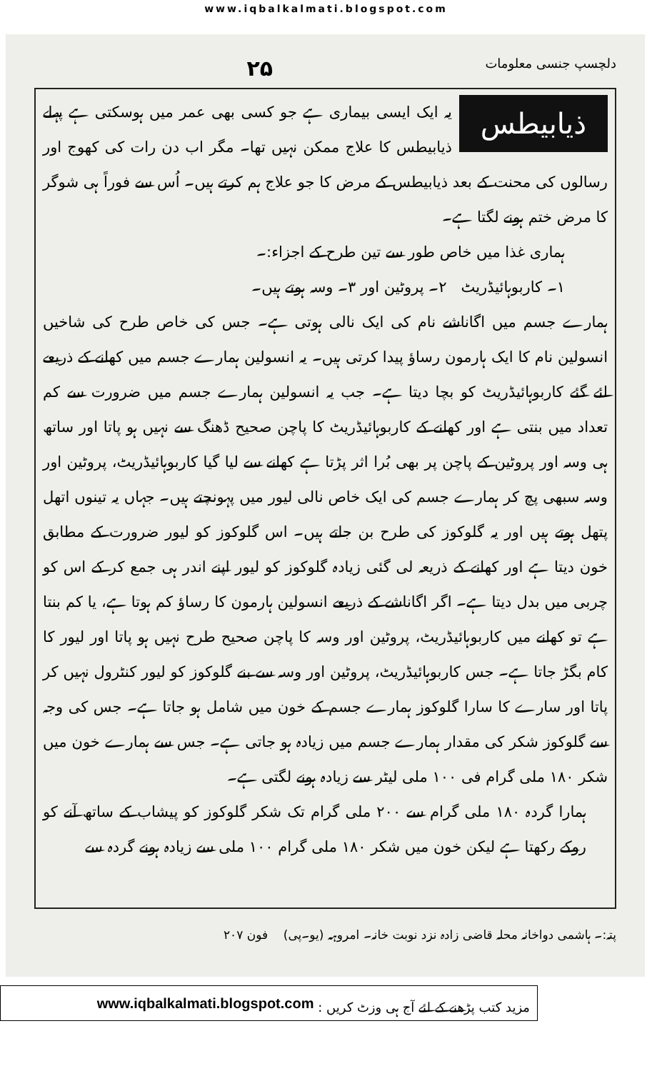www.iqbalkalmati.blogspot.com
دلچسپ جنسی معلومات ۲۵
ذیابیطس
یہ ایک ایسی بیماری ہے جو کسی بھی عمر میں ہوسکتی ہے پہلے ذیابیطس کا علاج ممکن نہیں تھا۔ مگر اب دن رات کی کھوج اور رسالوں کی محنت کے بعد ذیابیطس کے مرض کا جو علاج ہم کرتے ہیں۔ اُس سے فوراً ہی شوگر کا مرض ختم ہونے لگتا ہے۔
ہماری غذا میں خاص طور سے تین طرح کے اجزاء:۔
۱۔ کاربوہائیڈریٹ ۲۔ پروٹین اور ۳۔ وسہ ہوتے ہیں۔
ہمارے جسم میں اگاناشے نام کی ایک نالی ہوتی ہے۔ جس کی خاص طرح کی شاخیں انسولین نام کا ایک ہارمون رساؤ پیدا کرتی ہیں۔ یہ انسولین ہمارے جسم میں کھانے کے ذریعے لئے گئے کاربوہائیڈریٹ کو بچا دیتا ہے۔ جب یہ انسولین ہمارے جسم میں ضرورت سے کم تعداد میں بنتی ہے اور کھانے کے کاربوہائیڈریٹ کا پاچن صحیح ڈھنگ سے نہیں ہو پاتا اور ساتھ ہی وسہ اور پروٹین کے پاچن پر بھی بُرا اثر پڑتا ہے کھانے سے لیا گیا کاربوہائیڈریٹ، پروٹین اور وسہ سبھی پچ کر ہمارے جسم کی ایک خاص نالی لیور میں پہونچتے ہیں۔ جہاں یہ تینوں اتھل پتھل ہوتے ہیں اور یہ گلوکوز کی طرح بن جاتے ہیں۔ اس گلوکوز کو لیور ضرورت کے مطابق خون دیتا ہے اور کھانے کے ذریعہ لی گئی زیادہ گلوکوز کو لیور اپنے اندر ہی جمع کر کے اس کو چربی میں بدل دیتا ہے۔ اگر اگاناشے کے ذریعے انسولین ہارمون کا رساؤ کم ہوتا ہے، یا کم بنتا ہے تو کھانے میں کاربوہائیڈریٹ، پروٹین اور وسہ کا پاچن صحیح طرح نہیں ہو پاتا اور لیور کا کام بگڑ جاتا ہے۔ جس کاربوہائیڈریٹ، پروٹین اور وسہ سے بنے گلوکوز کو لیور کنٹرول نہیں کر پاتا اور سارے کا سارا گلوکوز ہمارے جسم کے خون میں شامل ہو جاتا ہے۔ جس کی وجہ سے گلوکوز شکر کی مقدار ہمارے جسم میں زیادہ ہو جاتی ہے۔ جس سے ہمارے خون میں شکر ۱۸۰ ملی گرام فی ۱۰۰ ملی لیٹر سے زیادہ ہونے لگتی ہے۔
ہمارا گردہ ۱۸۰ ملی گرام سے ۲۰۰ ملی گرام تک شکر گلوکوز کو پیشاب کے ساتھ آنے کو روکے رکھتا ہے لیکن خون میں شکر ۱۸۰ ملی گرام ۱۰۰ ملی سے زیادہ ہونے گردہ سے
پتہ:۔ ہاشمی دواخانہ محلہ قاضی زادہ نزد نوبت خانہ۔ امروہہ (یو۔پی) فون ۲۰۷
مزید کتب پڑھنے کے لئے آج ہی وزٹ کریں : www.iqbalkalmati.blogspot.com